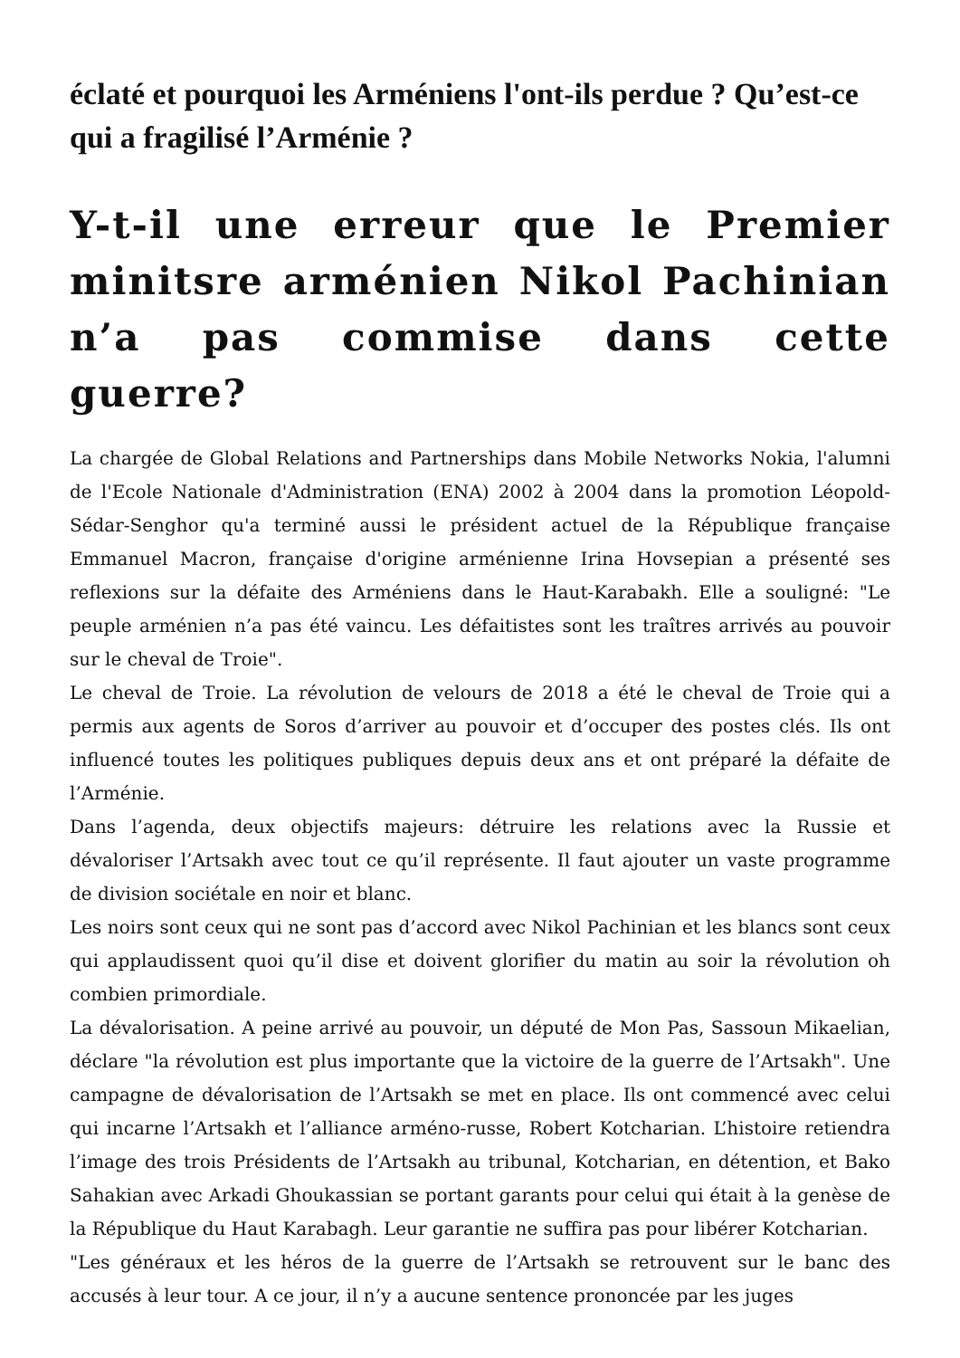éclaté et pourquoi les Arméniens l'ont-ils perdue ? Qu’est-ce qui a fragilisé l’Arménie ?
Y-t-il une erreur que le Premier minitsre arménien Nikol Pachinian n’a pas commise dans cette guerre?
La chargée de Global Relations and Partnerships dans Mobile Networks Nokia, l'alumni de l'Ecole Nationale d'Administration (ENA) 2002 à 2004 dans la promotion Léopold-Sédar-Senghor qu'a terminé aussi le président actuel de la République française Emmanuel Macron, française d'origine arménienne Irina Hovsepian a présenté ses reflexions sur la défaite des Arméniens dans le Haut-Karabakh. Elle a souligné: "Le peuple arménien n’a pas été vaincu. Les défaitistes sont les traîtres arrivés au pouvoir sur le cheval de Troie".
Le cheval de Troie. La révolution de velours de 2018 a été le cheval de Troie qui a permis aux agents de Soros d’arriver au pouvoir et d’occuper des postes clés. Ils ont influencé toutes les politiques publiques depuis deux ans et ont préparé la défaite de l’Arménie.
Dans l’agenda, deux objectifs majeurs: détruire les relations avec la Russie et dévaloriser l’Artsakh avec tout ce qu’il représente. Il faut ajouter un vaste programme de division sociétale en noir et blanc.
Les noirs sont ceux qui ne sont pas d’accord avec Nikol Pachinian et les blancs sont ceux qui applaudissent quoi qu’il dise et doivent glorifier du matin au soir la révolution oh combien primordiale.
La dévalorisation. A peine arrivé au pouvoir, un député de Mon Pas, Sassoun Mikaelian, déclare "la révolution est plus importante que la victoire de la guerre de l’Artsakh". Une campagne de dévalorisation de l’Artsakh se met en place. Ils ont commencé avec celui qui incarne l’Artsakh et l’alliance arméno-russe, Robert Kotcharian. L’histoire retiendra l’image des trois Présidents de l’Artsakh au tribunal, Kotcharian, en détention, et Bako Sahakian avec Arkadi Ghoukassian se portant garants pour celui qui était à la genèse de la République du Haut Karabagh. Leur garantie ne suffira pas pour libérer Kotcharian.
"Les généraux et les héros de la guerre de l’Artsakh se retrouvent sur le banc des accusés à leur tour. A ce jour, il n’y a aucune sentence prononcée par les juges